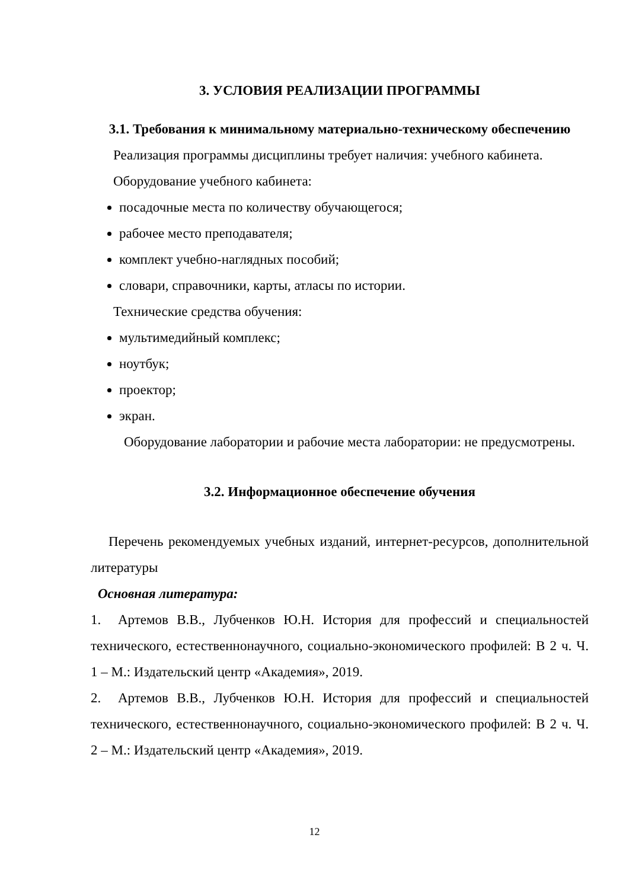3. УСЛОВИЯ РЕАЛИЗАЦИИ ПРОГРАММЫ
3.1. Требования к минимальному материально-техническому обеспечению
Реализация программы дисциплины требует наличия: учебного кабинета.
Оборудование учебного кабинета:
посадочные места по количеству обучающегося;
рабочее место преподавателя;
комплект учебно-наглядных пособий;
словари, справочники, карты, атласы по истории.
Технические средства обучения:
мультимедийный комплекс;
ноутбук;
проектор;
экран.
Оборудование лаборатории и рабочие места лаборатории: не предусмотрены.
3.2. Информационное обеспечение обучения
Перечень рекомендуемых учебных изданий, интернет-ресурсов, дополнительной литературы
Основная литература:
1. Артемов В.В., Лубченков Ю.Н. История для профессий и специальностей технического, естественнонаучного, социально-экономического профилей: В 2 ч. Ч. 1 – М.: Издательский центр «Академия», 2019.
2. Артемов В.В., Лубченков Ю.Н. История для профессий и специальностей технического, естественнонаучного, социально-экономического профилей: В 2 ч. Ч. 2 – М.: Издательский центр «Академия», 2019.
12